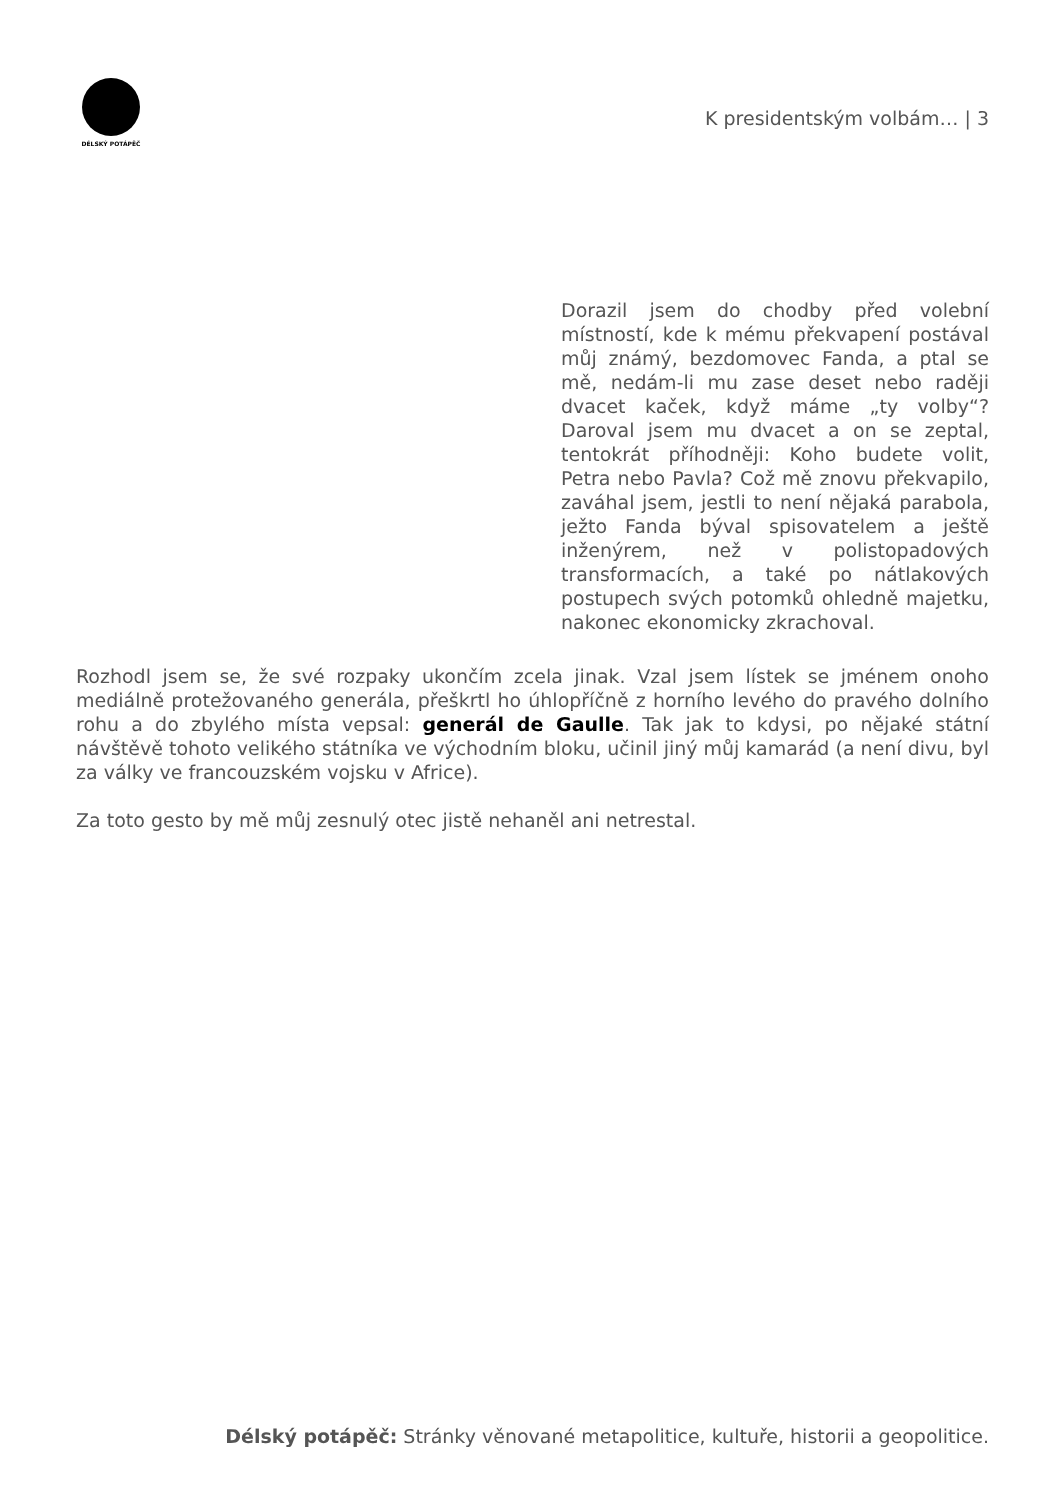DÉLSKÝ POTÁPĚČ
K presidentským volbám… | 3
Dorazil jsem do chodby před volební místností, kde k mému překvapení postával můj známý, bezdomovec Fanda, a ptal se mě, nedám-li mu zase deset nebo raději dvacet kaček, když máme „ty volby“? Daroval jsem mu dvacet a on se zeptal, tentokrát příhodněji: Koho budete volit, Petra nebo Pavla? Což mě znovu překvapilo, zaváhal jsem, jestli to není nějaká parabola, ježto Fanda býval spisovatelem a ještě inženýrem, než v polistopadových transformacích, a také po nátlakových postupech svých potomků ohledně majetku, nakonec ekonomicky zkrachoval.
Rozhodl jsem se, že své rozpaky ukončím zcela jinak. Vzal jsem lístek se jménem onoho mediálně protežovaného generála, přeškrtl ho úhlopříčně z horního levého do pravého dolního rohu a do zbylého místa vepsal: generál de Gaulle. Tak jak to kdysi, po nějaké státní návštěvě tohoto velikého státníka ve východním bloku, učinil jiný můj kamarád (a není divu, byl za války ve francouzském vojsku v Africe).
Za toto gesto by mě můj zesnulý otec jistě nehaněl ani netrestal.
Délský potápěč: Stránky věnované metapolitice, kultuře, historii a geopolitice.